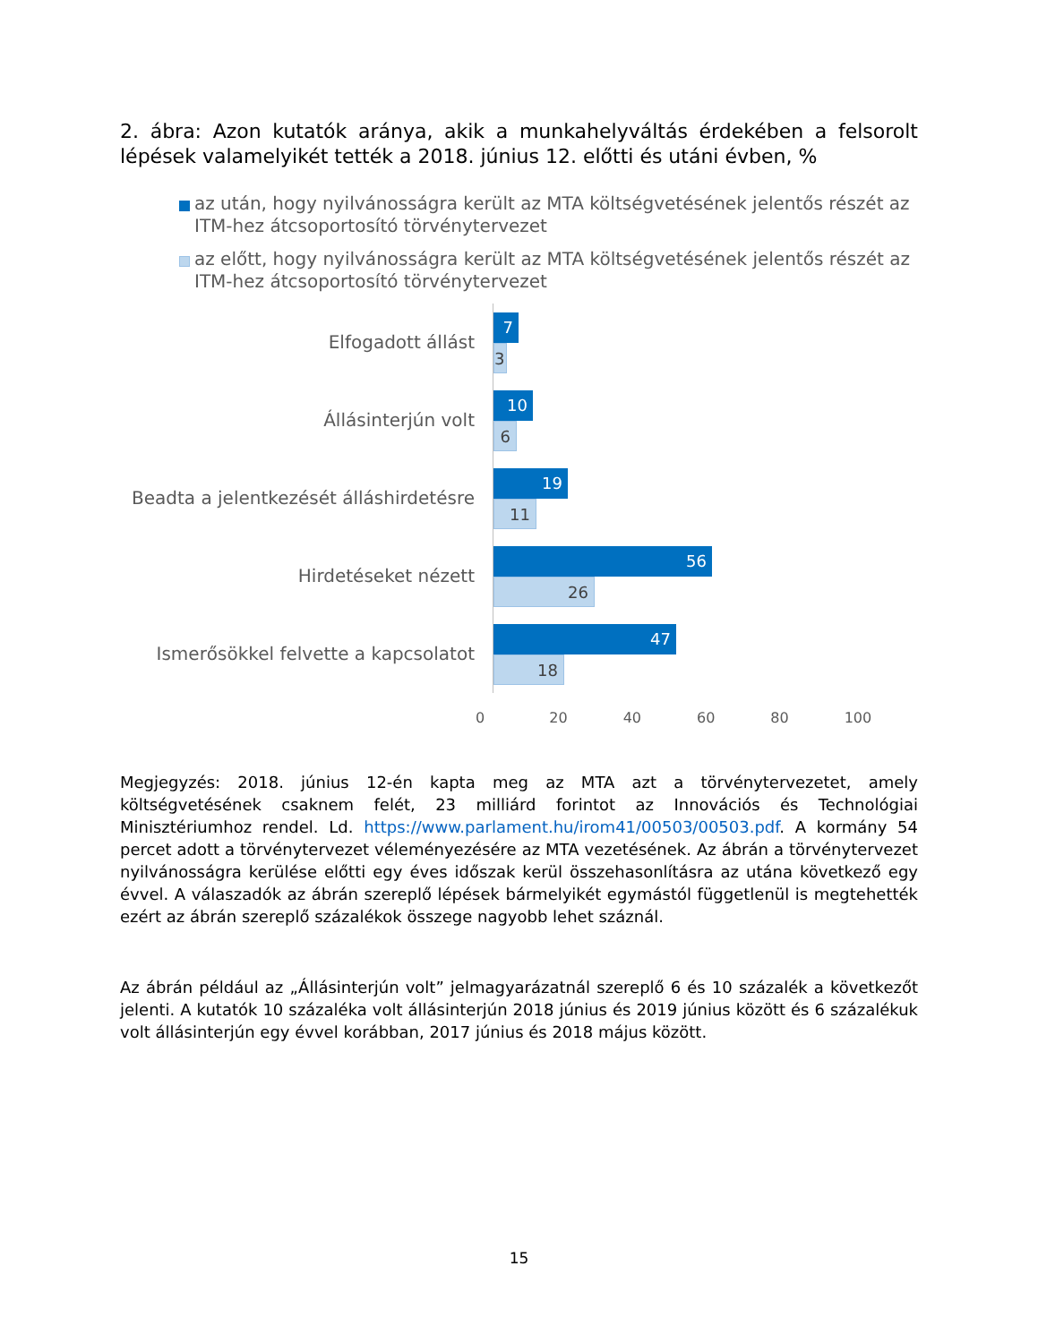2. ábra: Azon kutatók aránya, akik a munkahelyváltás érdekében a felsorolt lépések valamelyikét tették a 2018. június 12. előtti és utáni évben, %
az után, hogy nyilvánosságra került az MTA költségvetésének jelentős részét az ITM-hez átcsoportosító törvénytervezet
az előtt, hogy nyilvánosságra került az MTA költségvetésének jelentős részét az ITM-hez átcsoportosító törvénytervezet
Elfogadott állást
7
3
Állásinterjún volt
10
6
Beadta a jelentkezését álláshirdetésre
19
11
Hirdetéseket nézett
56
26
Ismerősökkel felvette a kapcsolatot
47
18
0 20 40 60 80 100
Megjegyzés: 2018. június 12-én kapta meg az MTA azt a törvénytervezetet, amely költségvetésének csaknem felét, 23 milliárd forintot az Innovációs és Technológiai Minisztériumhoz rendel. Ld. https://www.parlament.hu/irom41/00503/00503.pdf. A kormány 54 percet adott a törvénytervezet véleményezésére az MTA vezetésének. Az ábrán a törvénytervezet nyilvánosságra kerülése előtti egy éves időszak kerül összehasonlításra az utána következő egy évvel. A válaszadók az ábrán szereplő lépések bármelyikét egymástól függetlenül is megtehették ezért az ábrán szereplő százalékok összege nagyobb lehet száznál.
Az ábrán például az „Állásinterjún volt” jelmagyarázatnál szereplő 6 és 10 százalék a következőt jelenti. A kutatók 10 százaléka volt állásinterjún 2018 június és 2019 június között és 6 százalékuk volt állásinterjún egy évvel korábban, 2017 június és 2018 május között.
15